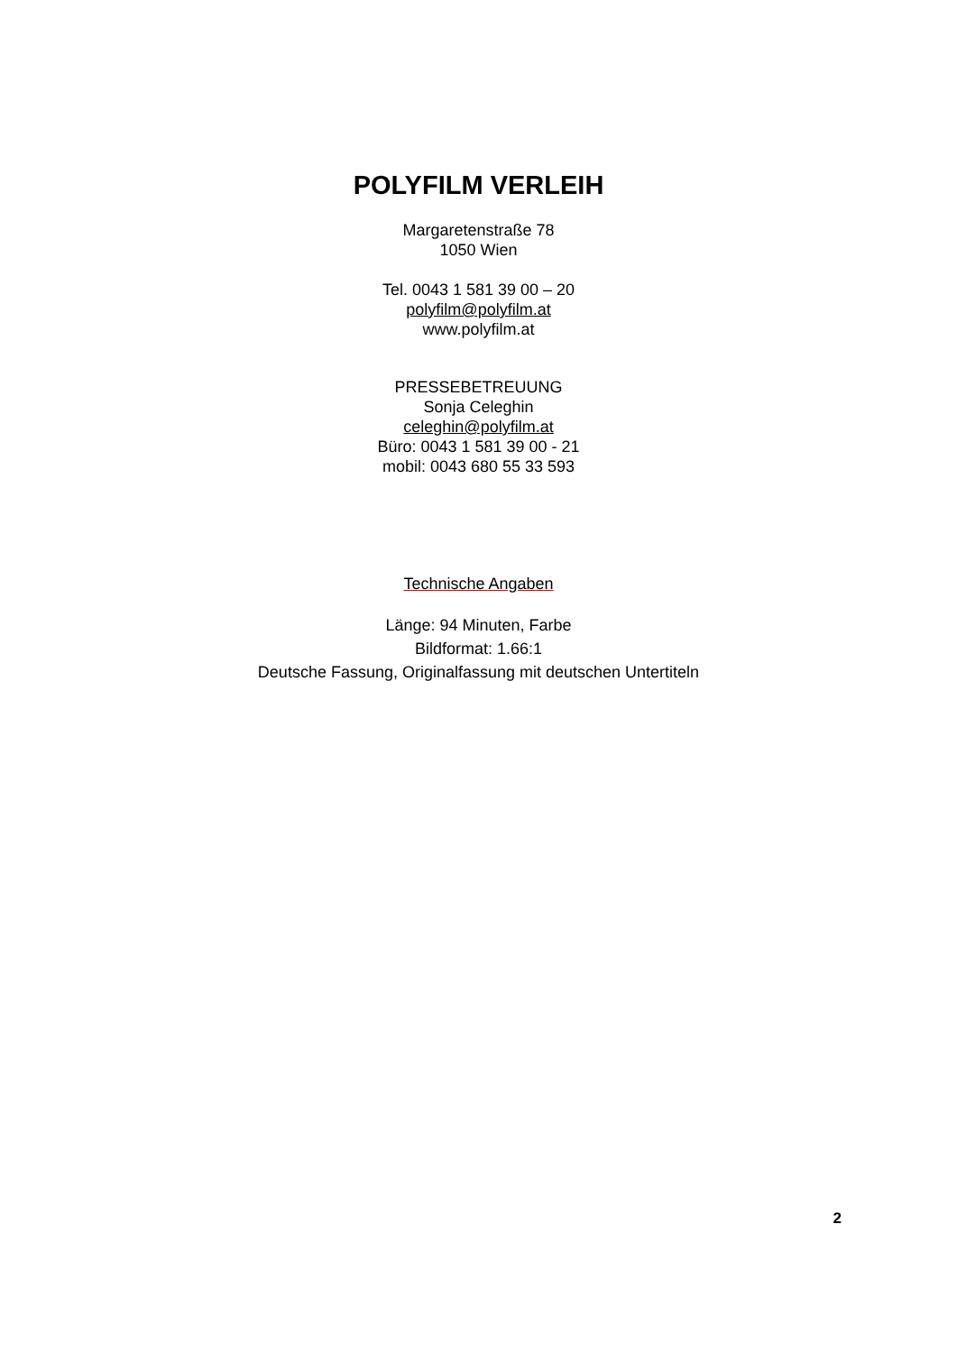POLYFILM VERLEIH
Margaretenstraße 78
1050 Wien
Tel. 0043 1 581 39 00 – 20
polyfilm@polyfilm.at
www.polyfilm.at
PRESSEBETREUUNG
Sonja Celeghin
celeghin@polyfilm.at
Büro: 0043 1 581 39 00 - 21
mobil: 0043 680 55 33 593
Technische Angaben
Länge: 94 Minuten, Farbe
Bildformat: 1.66:1
Deutsche Fassung, Originalfassung mit deutschen Untertiteln
2